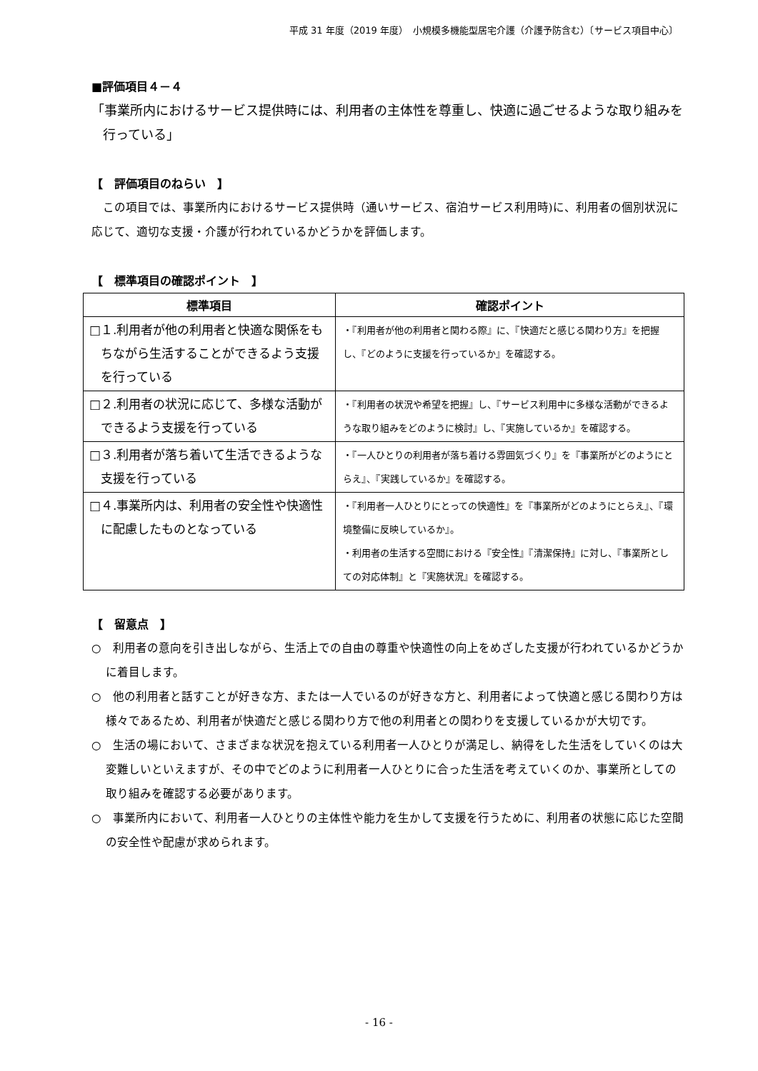平成 31 年度（2019 年度）　小規模多機能型居宅介護（介護予防含む）〔サービス項目中心〕
■評価項目４－４
「事業所内におけるサービス提供時には、利用者の主体性を尊重し、快適に過ごせるような取り組みを行っている」
【　評価項目のねらい　】
この項目では、事業所内におけるサービス提供時（通いサービス、宿泊サービス利用時)に、利用者の個別状況に応じて、適切な支援・介護が行われているかどうかを評価します。
【　標準項目の確認ポイント　】
| 標準項目 | 確認ポイント |
| --- | --- |
| □１.利用者が他の利用者と快適な関係をもちながら生活することができるよう支援を行っている | ・『利用者が他の利用者と関わる際』に、『快適だと感じる関わり方』を把握し、『どのように支援を行っているか』を確認する。 |
| □２.利用者の状況に応じて、多様な活動ができるよう支援を行っている | ・『利用者の状況や希望を把握』し、『サービス利用中に多様な活動ができるような取り組みをどのように検討』し、『実施しているか』を確認する。 |
| □３.利用者が落ち着いて生活できるような支援を行っている | ・『一人ひとりの利用者が落ち着ける雰囲気づくり』を『事業所がどのようにとらえ』、『実践しているか』を確認する。 |
| □４.事業所内は、利用者の安全性や快適性に配慮したものとなっている | ・『利用者一人ひとりにとっての快適性』を『事業所がどのようにとらえ』、『環境整備に反映しているか』。 ・利用者の生活する空間における『安全性』『清潔保持』に対し、『事業所としての対応体制』と『実施状況』を確認する。 |
【　留意点　】
○　利用者の意向を引き出しながら、生活上での自由の尊重や快適性の向上をめざした支援が行われているかどうかに着目します。
○　他の利用者と話すことが好きな方、または一人でいるのが好きな方と、利用者によって快適と感じる関わり方は様々であるため、利用者が快適だと感じる関わり方で他の利用者との関わりを支援しているかが大切です。
○　生活の場において、さまざまな状況を抱えている利用者一人ひとりが満足し、納得をした生活をしていくのは大変難しいといえますが、その中でどのように利用者一人ひとりに合った生活を考えていくのか、事業所としての取り組みを確認する必要があります。
○　事業所内において、利用者一人ひとりの主体性や能力を生かして支援を行うために、利用者の状態に応じた空間の安全性や配慮が求められます。
- 16 -